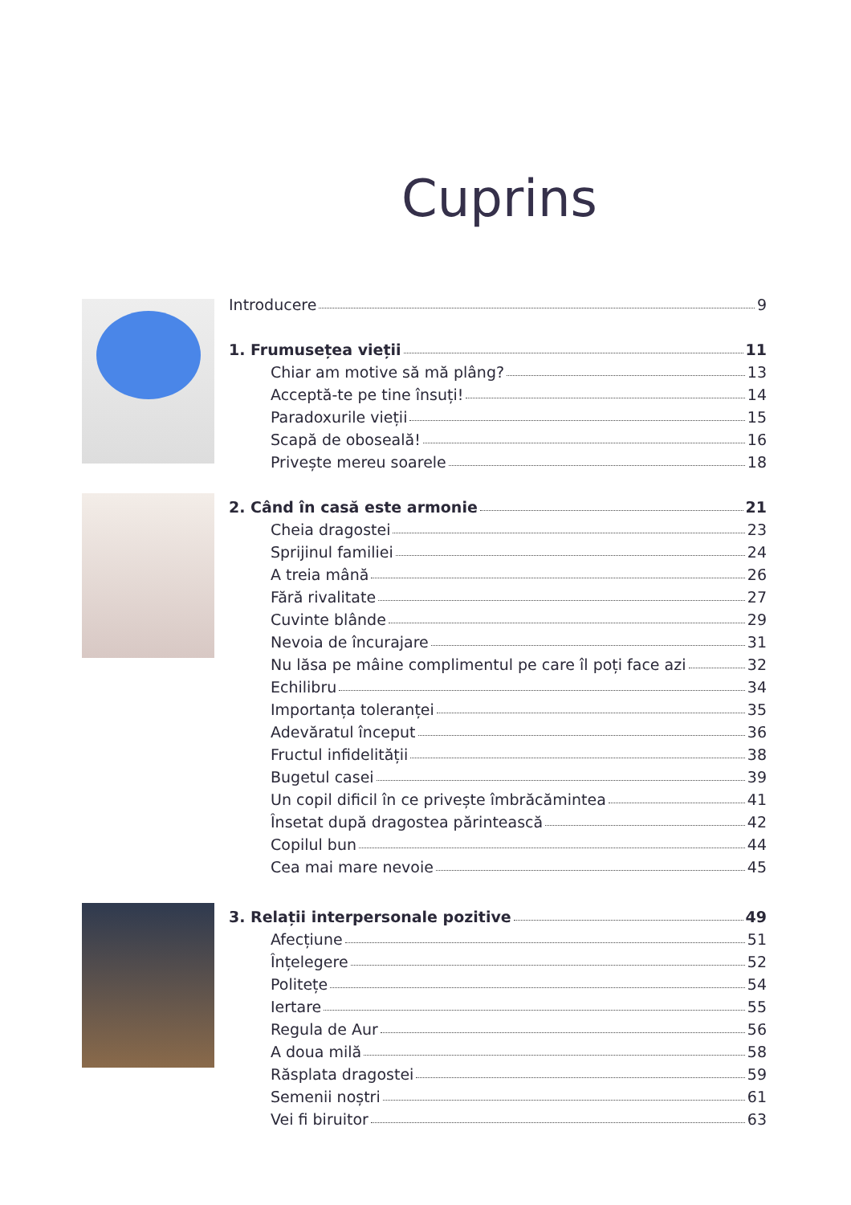Cuprins
Introducere 9
1. Frumusețea vieții 11
Chiar am motive să mă plâng? 13
Acceptă-te pe tine însuți! 14
Paradoxurile vieții 15
Scapă de oboseală! 16
Privește mereu soarele 18
2. Când în casă este armonie 21
Cheia dragostei 23
Sprijinul familiei 24
A treia mână 26
Fără rivalitate 27
Cuvinte blânde 29
Nevoia de încurajare 31
Nu lăsa pe mâine complimentul pe care îl poți face azi 32
Echilibru 34
Importanța toleranței 35
Adevăratul început 36
Fructul infidelității 38
Bugetul casei 39
Un copil dificil în ce privește îmbrăcămintea 41
Însetat după dragostea părintească 42
Copilul bun 44
Cea mai mare nevoie 45
3. Relații interpersonale pozitive 49
Afecțiune 51
Înțelegere 52
Politețe 54
Iertare 55
Regula de Aur 56
A doua milă 58
Răsplata dragostei 59
Semenii noștri 61
Vei fi biruitor 63